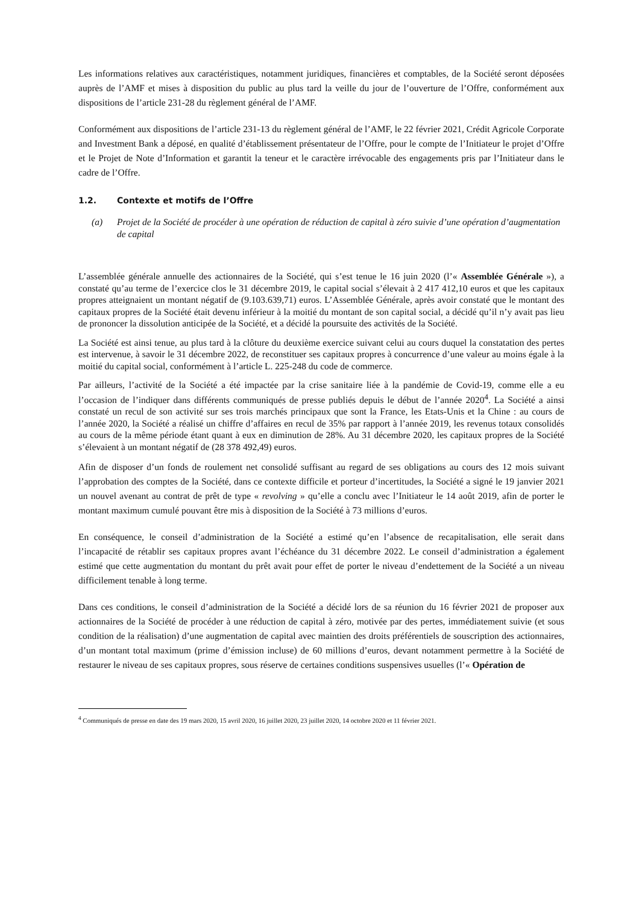Les informations relatives aux caractéristiques, notamment juridiques, financières et comptables, de la Société seront déposées auprès de l’AMF et mises à disposition du public au plus tard la veille du jour de l’ouverture de l’Offre, conformément aux dispositions de l’article 231-28 du règlement général de l’AMF.
Conformément aux dispositions de l’article 231-13 du règlement général de l’AMF, le 22 février 2021, Crédit Agricole Corporate and Investment Bank a déposé, en qualité d’établissement présentateur de l’Offre, pour le compte de l’Initiateur le projet d’Offre et le Projet de Note d’Information et garantit la teneur et le caractère irrévocable des engagements pris par l’Initiateur dans le cadre de l’Offre.
1.2. Contexte et motifs de l’Offre
(a) Projet de la Société de procéder à une opération de réduction de capital à zéro suivie d’une opération d’augmentation de capital
L’assemblée générale annuelle des actionnaires de la Société, qui s’est tenue le 16 juin 2020 (l’« Assemblée Générale »), a constaté qu’au terme de l’exercice clos le 31 décembre 2019, le capital social s’élevait à 2 417 412,10 euros et que les capitaux propres atteignaient un montant négatif de (9.103.639,71) euros. L’Assemblée Générale, après avoir constaté que le montant des capitaux propres de la Société était devenu inférieur à la moitié du montant de son capital social, a décidé qu’il n’y avait pas lieu de prononcer la dissolution anticipée de la Société, et a décidé la poursuite des activités de la Société.
La Société est ainsi tenue, au plus tard à la clôture du deuxième exercice suivant celui au cours duquel la constatation des pertes est intervenue, à savoir le 31 décembre 2022, de reconstituer ses capitaux propres à concurrence d’une valeur au moins égale à la moitié du capital social, conformément à l’article L. 225-248 du code de commerce.
Par ailleurs, l’activité de la Société a été impactée par la crise sanitaire liée à la pandémie de Covid-19, comme elle a eu l’occasion de l’indiquer dans différents communiqués de presse publiés depuis le début de l’année 2020<sup>4</sup>. La Société a ainsi constaté un recul de son activité sur ses trois marchés principaux que sont la France, les Etats-Unis et la Chine : au cours de l’année 2020, la Société a réalisé un chiffre d’affaires en recul de 35% par rapport à l’année 2019, les revenus totaux consolidés au cours de la même période étant quant à eux en diminution de 28%. Au 31 décembre 2020, les capitaux propres de la Société s’élevaient à un montant négatif de (28 378 492,49) euros.
Afin de disposer d’un fonds de roulement net consolidé suffisant au regard de ses obligations au cours des 12 mois suivant l’approbation des comptes de la Société, dans ce contexte difficile et porteur d’incertitudes, la Société a signé le 19 janvier 2021 un nouvel avenant au contrat de prêt de type « revolving » qu’elle a conclu avec l’Initiateur le 14 août 2019, afin de porter le montant maximum cumulé pouvant être mis à disposition de la Société à 73 millions d’euros.
En conséquence, le conseil d’administration de la Société a estimé qu’en l’absence de recapitalisation, elle serait dans l’incapacité de rétablir ses capitaux propres avant l’échéance du 31 décembre 2022. Le conseil d’administration a également estimé que cette augmentation du montant du prêt avait pour effet de porter le niveau d’endettement de la Société a un niveau difficilement tenable à long terme.
Dans ces conditions, le conseil d’administration de la Société a décidé lors de sa réunion du 16 février 2021 de proposer aux actionnaires de la Société de procéder à une réduction de capital à zéro, motivée par des pertes, immédiatement suivie (et sous condition de la réalisation) d’une augmentation de capital avec maintien des droits préférentiels de souscription des actionnaires, d’un montant total maximum (prime d’émission incluse) de 60 millions d’euros, devant notamment permettre à la Société de restaurer le niveau de ses capitaux propres, sous réserve de certaines conditions suspensives usuelles (l’« Opération de
<sup>4</sup> Communiqués de presse en date des 19 mars 2020, 15 avril 2020, 16 juillet 2020, 23 juillet 2020, 14 octobre 2020 et 11 février 2021.